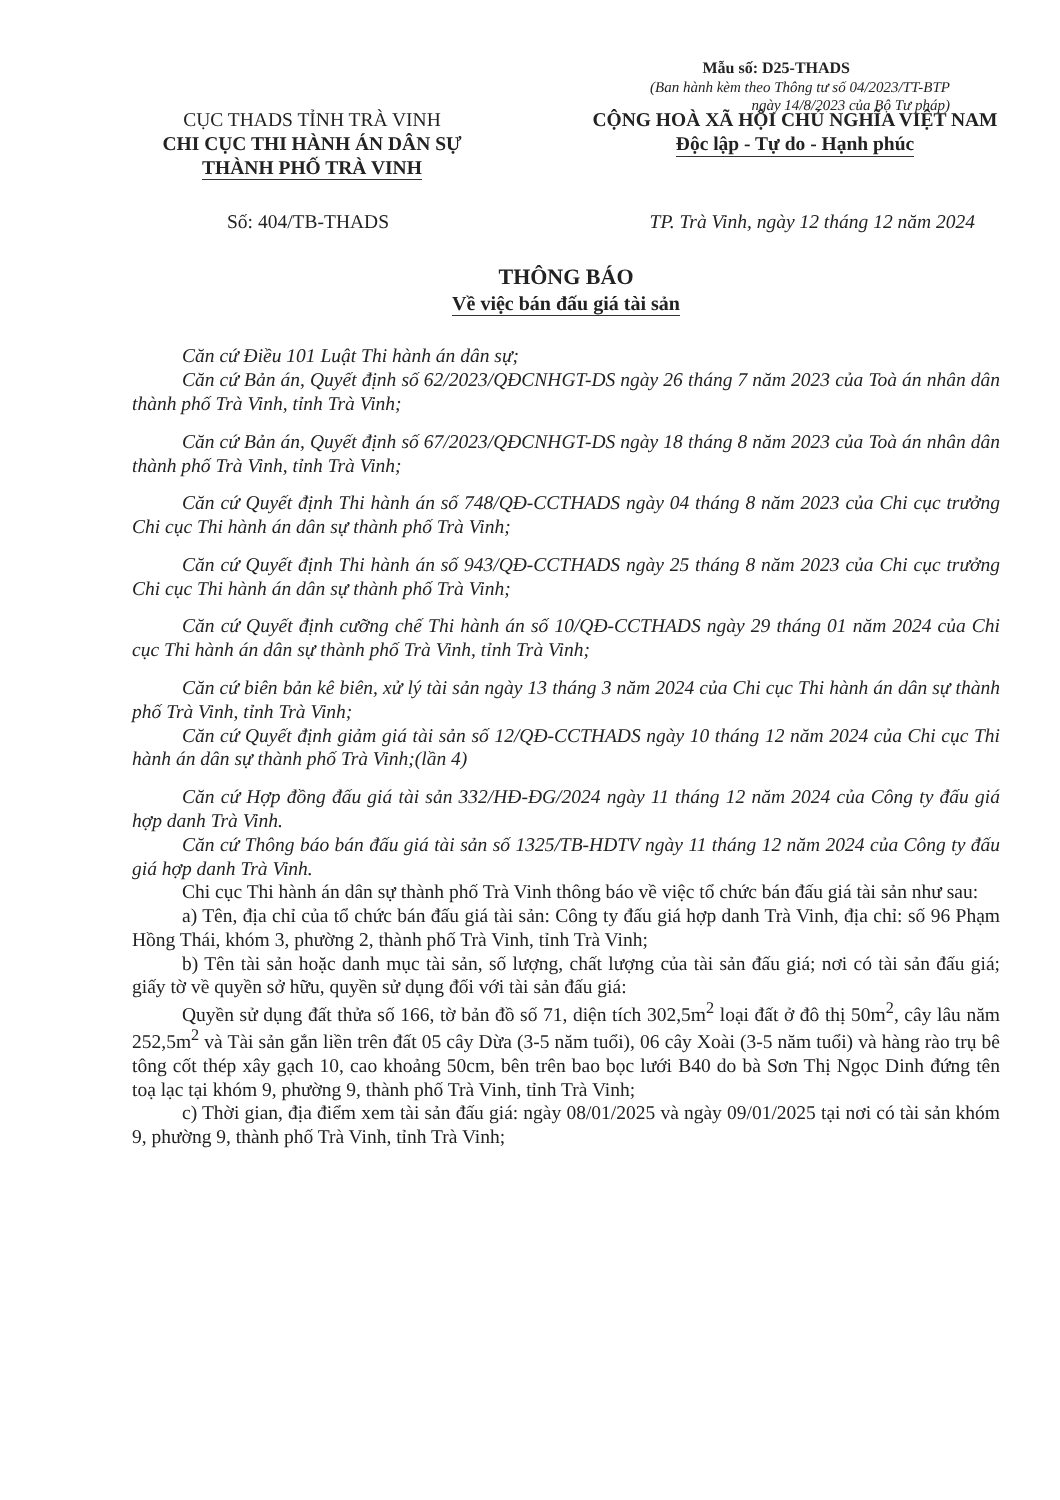Mẫu số: D25-THADS
(Ban hành kèm theo Thông tư số 04/2023/TT-BTP
ngày 14/8/2023 của Bộ Tư pháp)
CỤC THADS TỈNH TRÀ VINH
CHI CỤC THI HÀNH ÁN DÂN SỰ
THÀNH PHỐ TRÀ VINH
CỘNG HOÀ XÃ HỘI CHỦ NGHĨA VIỆT NAM
Độc lập - Tự do - Hạnh phúc
Số: 404/TB-THADS TP. Trà Vinh, ngày 12 tháng 12 năm 2024
THÔNG BÁO
Về việc bán đấu giá tài sản
Căn cứ Điều 101 Luật Thi hành án dân sự;
Căn cứ Bản án, Quyết định số 62/2023/QĐCNHGT-DS ngày 26 tháng 7 năm 2023 của Toà án nhân dân thành phố Trà Vinh, tỉnh Trà Vinh;
Căn cứ Bản án, Quyết định số 67/2023/QĐCNHGT-DS ngày 18 tháng 8 năm 2023 của Toà án nhân dân thành phố Trà Vinh, tỉnh Trà Vinh;
Căn cứ Quyết định Thi hành án số 748/QĐ-CCTHADS ngày 04 tháng 8 năm 2023 của Chi cục trưởng Chi cục Thi hành án dân sự thành phố Trà Vinh;
Căn cứ Quyết định Thi hành án số 943/QĐ-CCTHADS ngày 25 tháng 8 năm 2023 của Chi cục trưởng Chi cục Thi hành án dân sự thành phố Trà Vinh;
Căn cứ Quyết định cưỡng chế Thi hành án số 10/QĐ-CCTHADS ngày 29 tháng 01 năm 2024 của Chi cục Thi hành án dân sự thành phố Trà Vinh, tỉnh Trà Vinh;
Căn cứ biên bản kê biên, xử lý tài sản ngày 13 tháng 3 năm 2024 của Chi cục Thi hành án dân sự thành phố Trà Vinh, tỉnh Trà Vinh;
Căn cứ Quyết định giảm giá tài sản số 12/QĐ-CCTHADS ngày 10 tháng 12 năm 2024 của Chi cục Thi hành án dân sự thành phố Trà Vinh;(lần 4)
Căn cứ Hợp đồng đấu giá tài sản 332/HĐ-ĐG/2024 ngày 11 tháng 12 năm 2024 của Công ty đấu giá hợp danh Trà Vinh.
Căn cứ Thông báo bán đấu giá tài sản số 1325/TB-HDTV ngày 11 tháng 12 năm 2024 của Công ty đấu giá hợp danh Trà Vinh.
Chi cục Thi hành án dân sự thành phố Trà Vinh thông báo về việc tổ chức bán đấu giá tài sản như sau:
a) Tên, địa chỉ của tổ chức bán đấu giá tài sản: Công ty đấu giá hợp danh Trà Vinh, địa chỉ: số 96 Phạm Hồng Thái, khóm 3, phường 2, thành phố Trà Vinh, tỉnh Trà Vinh;
b) Tên tài sản hoặc danh mục tài sản, số lượng, chất lượng của tài sản đấu giá; nơi có tài sản đấu giá; giấy tờ về quyền sở hữu, quyền sử dụng đối với tài sản đấu giá:
Quyền sử dụng đất thửa số 166, tờ bản đồ số 71, diện tích 302,5m<sup>2</sup> loại đất ở đô thị 50m<sup>2</sup>, cây lâu năm 252,5m<sup>2</sup> và Tài sản gắn liền trên đất 05 cây Dừa (3-5 năm tuổi), 06 cây Xoài (3-5 năm tuổi) và hàng rào trụ bê tông cốt thép xây gạch 10, cao khoảng 50cm, bên trên bao bọc lưới B40 do bà Sơn Thị Ngọc Dinh đứng tên toạ lạc tại khóm 9, phường 9, thành phố Trà Vinh, tỉnh Trà Vinh;
c) Thời gian, địa điểm xem tài sản đấu giá: ngày 08/01/2025 và ngày 09/01/2025 tại nơi có tài sản khóm 9, phường 9, thành phố Trà Vinh, tỉnh Trà Vinh;